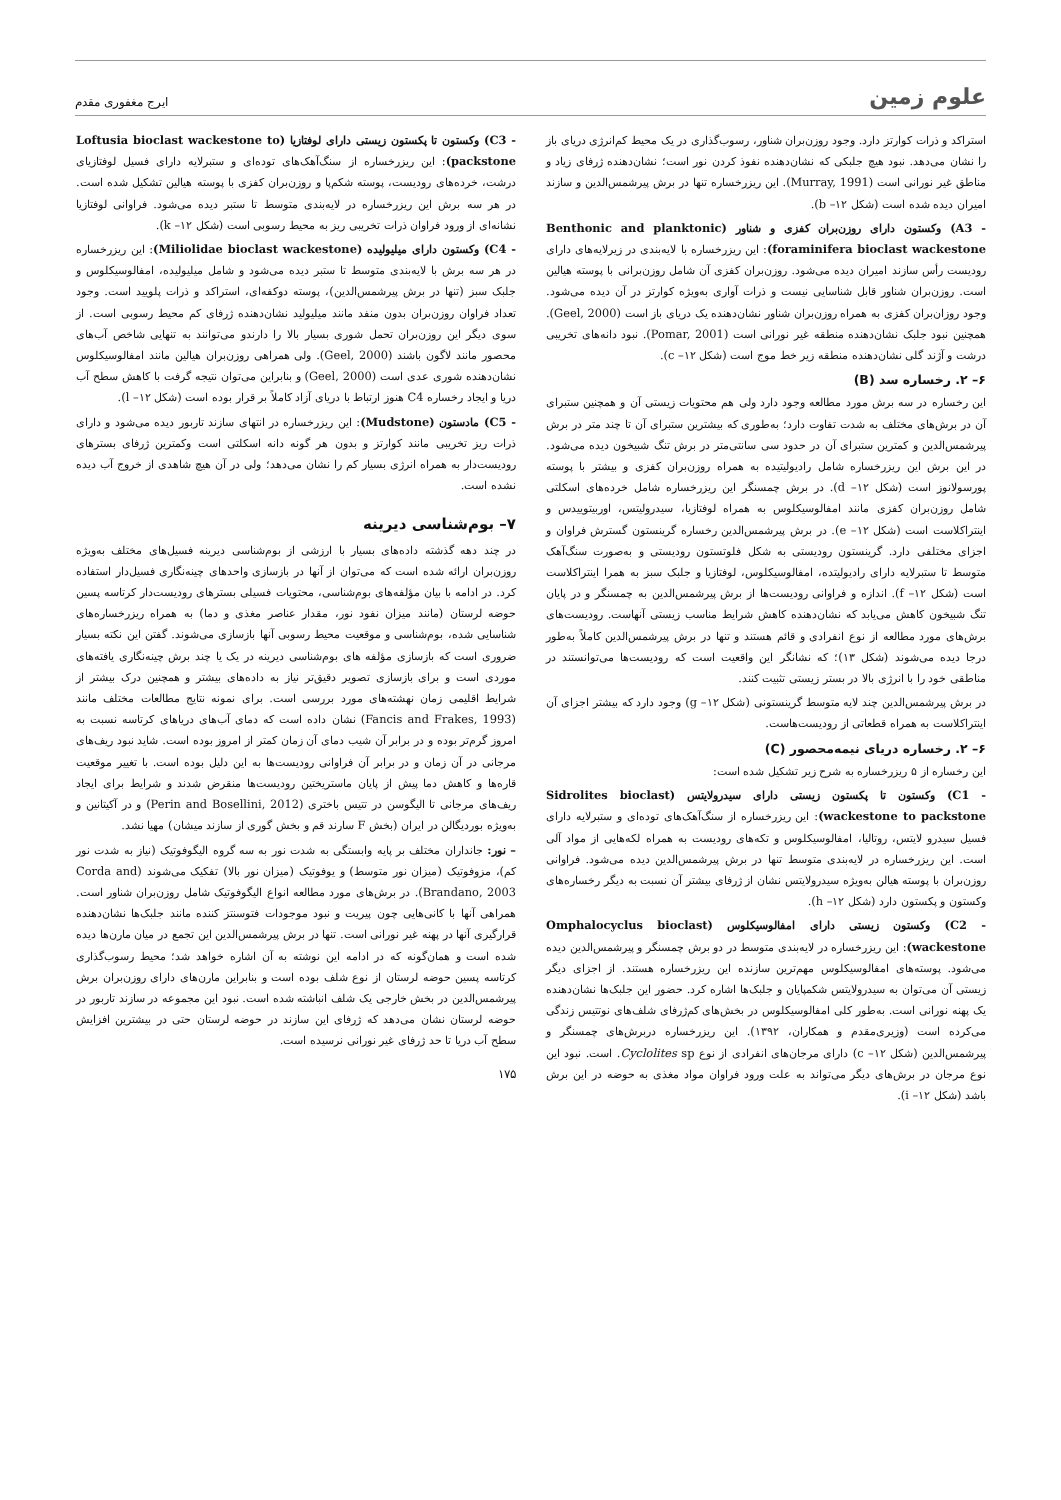علوم زمین
ایرج مغفوری مقدم
استراکد و ذرات کوارتز دارد. وجود روزن‌بران شناور، رسوب‌گذاری در یک محیط کم‌انرژی دریای باز را نشان می‌دهد. نبود هیچ جلبکی که نشان‌دهنده نفوذ کردن نور است؛ نشان‌دهنده ژرفای زیاد و مناطق غیر نورانی است (Murray, 1991). این ریزرخساره تنها در برش پیرشمس‌الدین و سازند امیران دیده شده است (شکل ۱۲– b).
- A3) وکستون دارای روزن‌بران کفزی و شناور (Benthonic and planktonic foraminifera bioclast wackestone): این ریزرخساره با لایه‌بندی در زیرلایه‌های دارای رودیست رأس سازند امیران دیده می‌شود. روزن‌بران کفزی آن شامل روزن‌برانی با پوسته هیالین است. روزن‌بران شناور قابل شناسایی نیست و ذرات آواری به‌ویژه کوارتز در آن دیده می‌شود. وجود روزان‌بران کفزی به همراه روزن‌بران شناور نشان‌دهنده یک دریای باز است (Geel, 2000). همچنین نبود جلبک نشان‌دهنده منطقه غیر نورانی است (Pomar, 2001). نبود دانه‌های تخریبی درشت و آژند گلی نشان‌دهنده منطقه زیر خط موج است (شکل ۱۲– c).
۶– ۲. رخساره سد (B)
این رخساره در سه برش مورد مطالعه وجود دارد ولی هم محتویات زیستی آن و همچنین ستبرای آن در برش‌های مختلف به شدت تفاوت دارد؛ به‌طوری که بیشترین ستبرای آن تا چند متر در برش پیرشمس‌الدین و کمترین ستبرای آن در حدود سی سانتی‌متر در برش تنگ شبیخون دیده می‌شود. در این برش این ریزرخساره شامل رادیولیتیده به همراه روزن‌بران کفزی و بیشتر با پوسته پورسولانوز است (شکل ۱۲– d). در برش چمسنگر این ریزرخساره شامل خرده‌های اسکلتی شامل روزن‌بران کفزی مانند امفالوسیکلوس به همراه لوفتازیا، سیدرولیتس، اوربیتوییدس و اینتراکلاست است (شکل ۱۲– e). در برش پیرشمس‌الدین رخساره گرینستون گسترش فراوان و اجزای مختلفی دارد. گرینستون رودیستی به شکل فلوتستون رودیستی و به‌صورت سنگ‌آهک متوسط تا ستبرلایه دارای رادیولیتده، امفالوسیکلوس، لوفتازیا و جلبک سبز به همرا اینتراکلاست است (شکل ۱۲– f). اندازه و فراوانی رودیست‌ها از برش پیرشمس‌الدین به چمسنگر و در پایان تنگ شبیخون کاهش می‌یابد که نشان‌دهنده کاهش شرایط مناسب زیستی آنهاست. رودیست‌های برش‌های مورد مطالعه از نوع انفرادی و قائم هستند و تنها در برش پیرشمس‌الدین کاملاً به‌طور درجا دیده می‌شوند (شکل ۱۳)؛ که نشانگر این واقعیت است که رودیست‌ها می‌توانستند در مناطقی خود را با انرژی بالا در بستر زیستی تثبیت کنند.
در برش پیرشمس‌الدین چند لایه متوسط گرینستونی (شکل ۱۲– g) وجود دارد که بیشتر اجزای آن اینتراکلاست به همراه قطعاتی از رودیست‌هاست.
۶– ۲. رخساره دریای نیمه‌محصور (C)
این رخساره از ۵ ریزرخساره به شرح زیر تشکیل شده است:
- C1) وکستون تا پکستون زیستی دارای سیدرولایتس (Sidrolites bioclast wackestone to packstone): این ریزرخساره از سنگ‌آهک‌های توده‌ای و ستبرلایه دارای فسیل سیدرو لایتس، روتالیا، امفالوسیکلوس و تکه‌های رودیست به همراه لکه‌هایی از مواد آلی است. این ریزرخساره در لایه‌بندی متوسط تنها در برش پیرشمس‌الدین دیده می‌شود. فراوانی روزن‌بران با پوسته هیالن به‌ویژه سیدرولایتس نشان از ژرفای بیشتر آن نسبت به دیگر رخساره‌های وکستون و پکستون دارد (شکل ۱۲– h).
- C2) وکستون زیستی دارای امفالوسیکلوس (Omphalocyclus bioclast wackestone): این ریزرخساره در لایه‌بندی متوسط در دو برش چمسنگر و پیرشمس‌الدین دیده می‌شود. پوسته‌های امفالوسیکلوس مهم‌ترین سازنده این ریزرخساره هستند. از اجزای دیگر زیستی آن می‌توان به سیدرولایتس شکمپایان و جلبک‌ها اشاره کرد. حضور این جلبک‌ها نشان‌دهنده یک پهنه نورانی است. به‌طور کلی امفالوسیکلوس در بخش‌های کم‌ژرفای شلف‌های نوتتیس زندگی می‌کرده است (وزیری‌مقدم و همکاران، ۱۳۹۲). این ریزرخساره دربرش‌های چمسنگر و پیرشمس‌الدین (شکل ۱۲– c) دارای مرجان‌های انفرادی از نوع Cyclolites sp. است. نبود این نوع مرجان در برش‌های دیگر می‌تواند به علت ورود فراوان مواد مغذی به حوضه در این برش باشد (شکل ۱۲– i).
- C3) وکستون تا پکستون زیستی دارای لوفتازیا (Loftusia bioclast wackestone to packstone): این ریزرخساره از سنگ‌آهک‌های توده‌ای و ستبرلایه دارای فسیل لوفتازیای درشت، خرده‌های رودیست، پوسته شکم‌پا و روزن‌بران کفزی با پوسته هیالین تشکیل شده است. در هر سه برش این ریزرخساره در لایه‌بندی متوسط تا ستبر دیده می‌شود. فراوانی لوفتازیا نشانه‌ای از ورود فراوان ذرات تخریبی ریز به محیط رسوبی است (شکل ۱۲– k).
- C4) وکستون دارای میلیولیده (Miliolidae bioclast wackestone): این ریزرخساره در هر سه برش با لایه‌بندی متوسط تا ستبر دیده می‌شود و شامل میلیولیده، امفالوسیکلوس و جلبک سبز (تنها در برش پیرشمس‌الدین)، پوسته دوکفه‌ای، استراکد و ذرات پلویید است. وجود تعداد فراوان روزن‌بران بدون منفد مانند میلیولید نشان‌دهنده ژرفای کم محیط رسوبی است. از سوی دیگر این روزن‌بران تحمل شوری بسیار بالا را دارندو می‌توانند به تنهایی شاخص آب‌های محصور مانند لاگون باشند (Geel, 2000). ولی همراهی روزن‌بران هیالین مانند امفالوسیکلوس نشان‌دهنده شوری عدی است (Geel, 2000) و بنابراین می‌توان نتیجه گرفت با کاهش سطح آب دریا و ایجاد رخساره C4 هنوز ارتباط با دریای آزاد کاملاً بر قرار بوده است (شکل ۱۲– l).
- C5) مادستون (Mudstone): این ریزرخساره در انتهای سازند تاربور دیده می‌شود و دارای ذرات ریز تخریبی مانند کوارتز و بدون هر گونه دانه اسکلتی است وکمترین ژرفای بسترهای رودیست‌دار به همراه انرژی بسیار کم را نشان می‌دهد؛ ولی در آن هیچ شاهدی از خروج آب دیده نشده است.
۷– بوم‌شناسی دیرینه
در چند دهه گذشته داده‌های بسیار با ارزشی از بوم‌شناسی دیرینه فسیل‌های مختلف به‌ویژه روزن‌بران ارائه شده است که می‌توان از آنها در بازسازی واحدهای چینه‌نگاری فسیل‌دار استفاده کرد. در ادامه با بیان مؤلفه‌های بوم‌شناسی، محتویات فسیلی بسترهای رودیست‌دار کرتاسه پسین حوضه لرستان (مانند میزان نفود نور، مقدار عناصر مغذی و دما) به همراه ریزرخساره‌های شناسایی شده، بوم‌شناسی و موقعیت محیط رسوبی آنها بازسازی می‌شوند. گفتن این نکته بسیار ضروری است که بازسازی مؤلفه های بوم‌شناسی دیرینه در یک یا چند برش چینه‌نگاری یافته‌های موردی است و برای بازسازی تصویر دقیق‌تر نیاز به داده‌های بیشتر و همچنین درک بیشتر از شرایط اقلیمی زمان نهشته‌های مورد بررسی است. برای نمونه نتایج مطالعات مختلف مانند (Fancis and Frakes, 1993) نشان داده است که دمای آب‌های دریاهای کرتاسه نسبت به امروز گرم‌تر بوده و در برابر آن شیب دمای آن زمان کمتر از امروز بوده است. شاید نبود ریف‌های مرجانی در آن زمان و در برابر آن فراوانی رودیست‌ها به این دلیل بوده است. با تغییر موقعیت قاره‌ها و کاهش دما پیش از پایان ماستریختین رودیست‌ها منقرض شدند و شرایط برای ایجاد ریف‌های مرجانی تا الیگوسن در تتیس باختری (Perin and Bosellini, 2012) و در آکیتانین و به‌ویژه بوردیگالن در ایران (بخش F سارند قم و بخش گوری از سازند میشان) مهیا نشد.
– نور: جانداران مختلف بر پایه وابستگی به شدت نور به سه گروه الیگوفوتیک (نیاز به شدت نور کم)، مزوفوتیک (میزان نور متوسط) و یوفوتیک (میزان نور بالا) تفکیک می‌شوند (Corda and Brandano, 2003). در برش‌های مورد مطالعه انواع الیگوفوتیک شامل روزن‌بران شناور است. همراهی آنها با کانی‌هایی چون پیریت و نبود موجودات فتوسنتز کننده مانند جلبک‌ها نشان‌دهنده قرارگیری آنها در پهنه غیر نورانی است. تنها در برش پیرشمس‌الدین این تجمع در میان مارن‌ها دیده شده است و همان‌گونه که در ادامه این نوشته به آن اشاره خواهد شد؛ محیط رسوب‌گذاری کرتاسه پسین حوضه لرستان از نوع شلف بوده است و بنابراین مارن‌های دارای روزن‌بران برش پیرشمس‌الدین در بخش خارجی یک شلف انباشته شده است. نبود این مجموعه در سازند تاربور در حوضه لرستان نشان می‌دهد که ژرفای این سازند در حوضه لرستان حتی در بیشترین افزایش سطح آب دریا تا حد ژرفای غیر نورانی نرسیده است.
۱۷۵